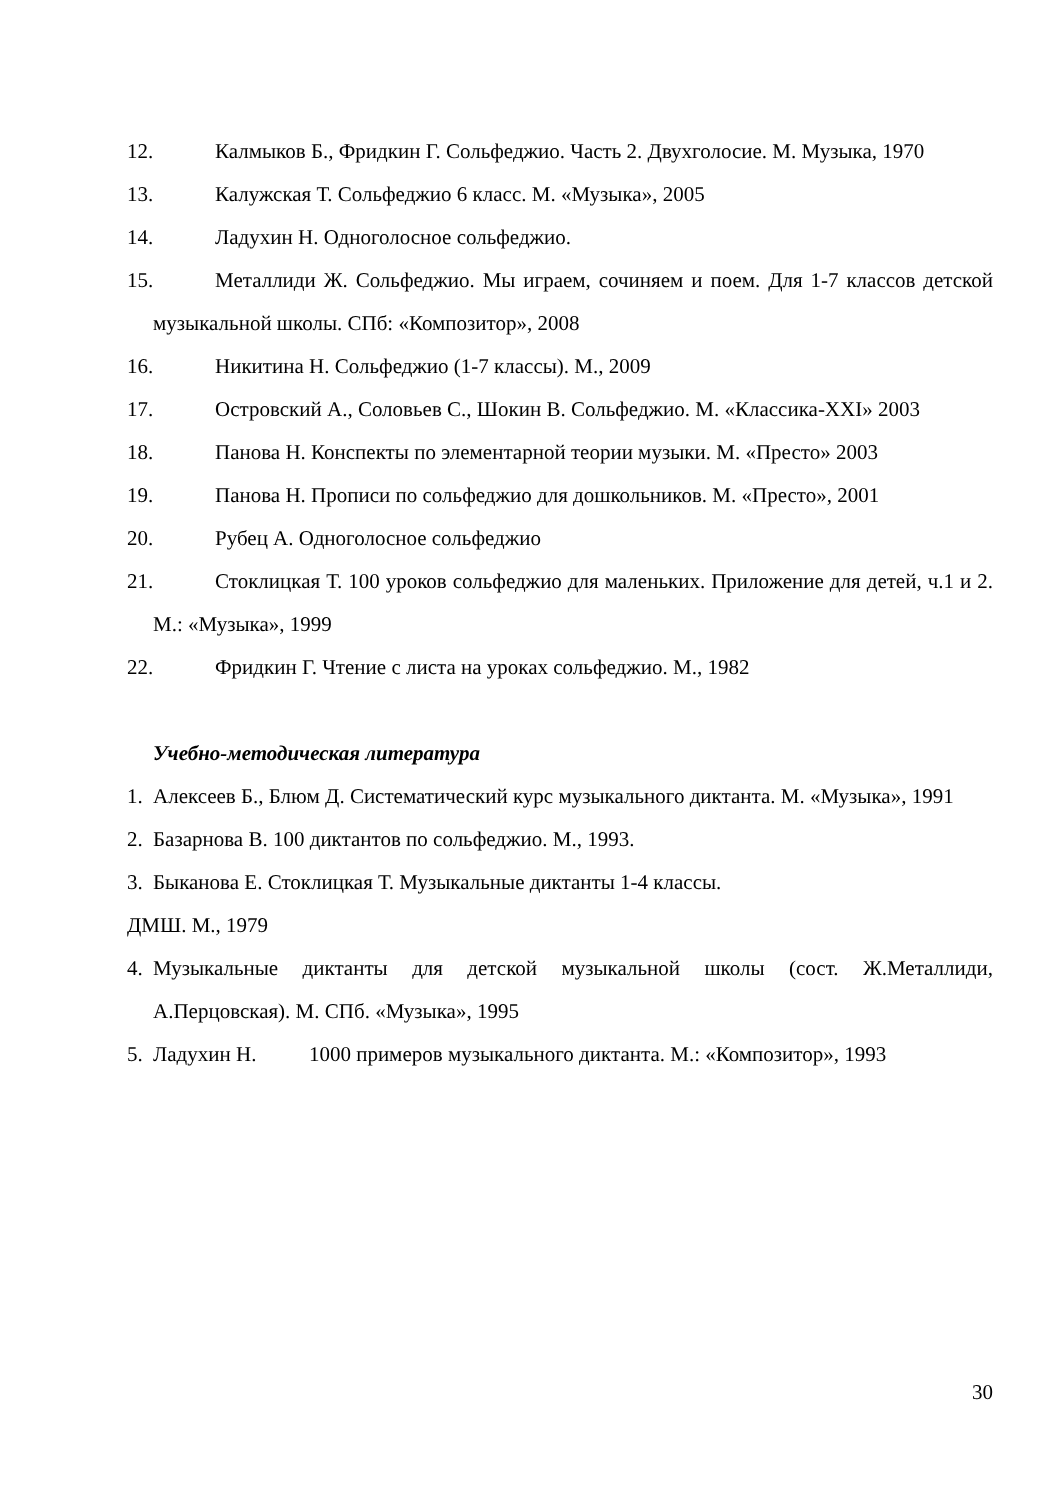12. Калмыков Б., Фридкин Г. Сольфеджио. Часть 2. Двухголосие. М. Музыка, 1970
13. Калужская Т. Сольфеджио 6 класс. М. «Музыка», 2005
14. Ладухин Н. Одноголосное сольфеджио.
15. Металлиди Ж. Сольфеджио. Мы играем, сочиняем и поем. Для 1-7 классов детской музыкальной школы. СПб: «Композитор», 2008
16. Никитина Н. Сольфеджио (1-7 классы). М., 2009
17. Островский А., Соловьев С., Шокин В. Сольфеджио. М. «Классика-XXI» 2003
18. Панова Н. Конспекты по элементарной теории музыки. М. «Престо» 2003
19. Панова Н. Прописи по сольфеджио для дошкольников. М. «Престо», 2001
20. Рубец А. Одноголосное сольфеджио
21. Стоклицкая Т. 100 уроков сольфеджио для маленьких. Приложение для детей, ч.1 и 2. М.: «Музыка», 1999
22. Фридкин Г. Чтение с листа на уроках сольфеджио. М., 1982
Учебно-методическая литература
1. Алексеев Б., Блюм Д. Систематический курс музыкального диктанта. М. «Музыка», 1991
2. Базарнова В. 100 диктантов по сольфеджио. М., 1993.
3. Быканова Е. Стоклицкая Т. Музыкальные диктанты 1-4 классы.
ДМШ. М., 1979
4. Музыкальные диктанты для детской музыкальной школы (сост. Ж.Металлиди, А.Перцовская). М. СПб. «Музыка», 1995
5. Ладухин Н. 1000 примеров музыкального диктанта. М.: «Композитор», 1993
30